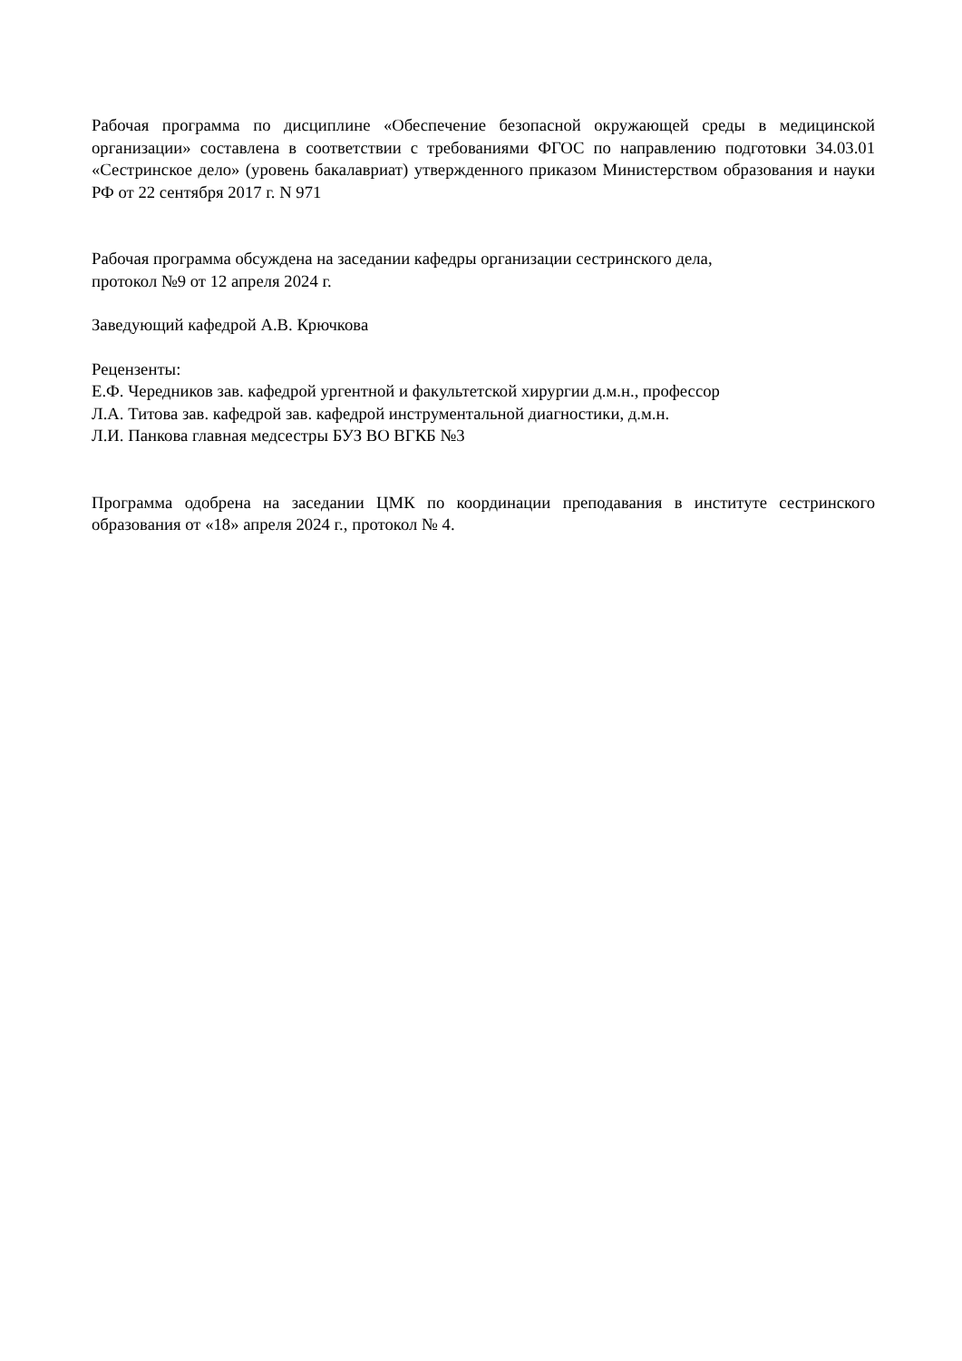Рабочая программа по дисциплине «Обеспечение безопасной окружающей среды в медицинской организации» составлена в соответствии с требованиями ФГОС по направлению подготовки 34.03.01 «Сестринское дело» (уровень бакалавриат) утвержденного приказом Министерством образования и науки РФ от 22 сентября 2017 г. N 971
Рабочая программа обсуждена на заседании кафедры организации сестринского дела,
протокол №9 от 12 апреля 2024 г.
Заведующий кафедрой А.В. Крючкова
Рецензенты:
Е.Ф. Чередников зав. кафедрой ургентной и факультетской хирургии д.м.н., профессор
Л.А. Титова зав. кафедрой зав. кафедрой инструментальной диагностики, д.м.н.
Л.И. Панкова главная медсестры БУЗ ВО ВГКБ №3
Программа одобрена на заседании ЦМК по координации преподавания в институте сестринского образования от «18» апреля 2024 г., протокол № 4.